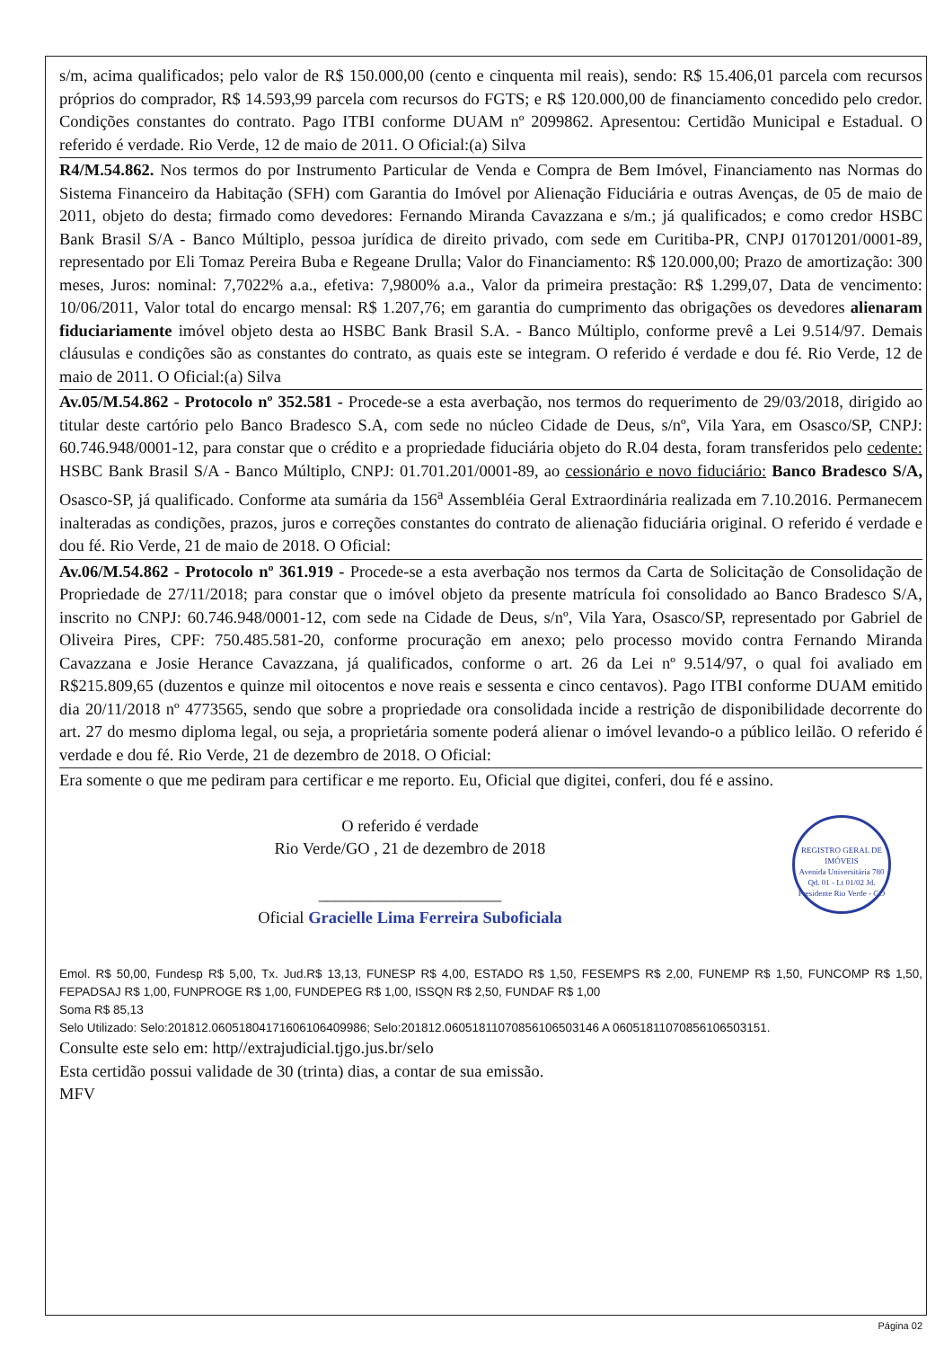s/m, acima qualificados; pelo valor de R$ 150.000,00 (cento e cinquenta mil reais), sendo: R$ 15.406,01 parcela com recursos próprios do comprador, R$ 14.593,99 parcela com recursos do FGTS; e R$ 120.000,00 de financiamento concedido pelo credor. Condições constantes do contrato. Pago ITBI conforme DUAM nº 2099862. Apresentou: Certidão Municipal e Estadual. O referido é verdade. Rio Verde, 12 de maio de 2011. O Oficial:(a) Silva
R4/M.54.862. Nos termos do por Instrumento Particular de Venda e Compra de Bem Imóvel, Financiamento nas Normas do Sistema Financeiro da Habitação (SFH) com Garantia do Imóvel por Alienação Fiduciária e outras Avenças, de 05 de maio de 2011, objeto do desta; firmado como devedores: Fernando Miranda Cavazzana e s/m.; já qualificados; e como credor HSBC Bank Brasil S/A - Banco Múltiplo, pessoa jurídica de direito privado, com sede em Curitiba-PR, CNPJ 01701201/0001-89, representado por Eli Tomaz Pereira Buba e Regeane Drulla; Valor do Financiamento: R$ 120.000,00; Prazo de amortização: 300 meses, Juros: nominal: 7,7022% a.a., efetiva: 7,9800% a.a., Valor da primeira prestação: R$ 1.299,07, Data de vencimento: 10/06/2011, Valor total do encargo mensal: R$ 1.207,76; em garantia do cumprimento das obrigações os devedores alienaram fiduciariamente imóvel objeto desta ao HSBC Bank Brasil S.A. - Banco Múltiplo, conforme prevê a Lei 9.514/97. Demais cláusulas e condições são as constantes do contrato, as quais este se integram. O referido é verdade e dou fé. Rio Verde, 12 de maio de 2011. O Oficial:(a) Silva
Av.05/M.54.862 - Protocolo nº 352.581 - Procede-se a esta averbação, nos termos do requerimento de 29/03/2018, dirigido ao titular deste cartório pelo Banco Bradesco S.A, com sede no núcleo Cidade de Deus, s/nº, Vila Yara, em Osasco/SP, CNPJ: 60.746.948/0001-12, para constar que o crédito e a propriedade fiduciária objeto do R.04 desta, foram transferidos pelo cedente: HSBC Bank Brasil S/A - Banco Múltiplo, CNPJ: 01.701.201/0001-89, ao cessionário e novo fiduciário: Banco Bradesco S/A, Osasco-SP, já qualificado. Conforme ata sumária da 156<sup>a</sup> Assembléia Geral Extraordinária realizada em 7.10.2016. Permanecem inalteradas as condições, prazos, juros e correções constantes do contrato de alienação fiduciária original. O referido é verdade e dou fé. Rio Verde, 21 de maio de 2018. O Oficial:
Av.06/M.54.862 - Protocolo nº 361.919 - Procede-se a esta averbação nos termos da Carta de Solicitação de Consolidação de Propriedade de 27/11/2018; para constar que o imóvel objeto da presente matrícula foi consolidado ao Banco Bradesco S/A, inscrito no CNPJ: 60.746.948/0001-12, com sede na Cidade de Deus, s/nº, Vila Yara, Osasco/SP, representado por Gabriel de Oliveira Pires, CPF: 750.485.581-20, conforme procuração em anexo; pelo processo movido contra Fernando Miranda Cavazzana e Josie Herance Cavazzana, já qualificados, conforme o art. 26 da Lei nº 9.514/97, o qual foi avaliado em R$215.809,65 (duzentos e quinze mil oitocentos e nove reais e sessenta e cinco centavos). Pago ITBI conforme DUAM emitido dia 20/11/2018 nº 4773565, sendo que sobre a propriedade ora consolidada incide a restrição de disponibilidade decorrente do art. 27 do mesmo diploma legal, ou seja, a proprietária somente poderá alienar o imóvel levando-o a público leilão. O referido é verdade e dou fé. Rio Verde, 21 de dezembro de 2018. O Oficial:
Era somente o que me pediram para certificar e me reporto. Eu, Oficial que digitei, conferi, dou fé e assino.
O referido é verdade
Rio Verde/GO , 21 de dezembro de 2018
______________________
Oficial Gracielle Lima Ferreira Suboficiala
REGISTRO GERAL DE IMÓVEIS
Avenida Universitária 780 Qd. 01 - Lt 01/02 Jd. Presidente Rio Verde - GO
Emol. R$ 50,00, Fundesp R$ 5,00, Tx. Jud.R$ 13,13, FUNESP R$ 4,00, ESTADO R$ 1,50, FESEMPS R$ 2,00, FUNEMP R$ 1,50, FUNCOMP R$ 1,50, FEPADSAJ R$ 1,00, FUNPROGE R$ 1,00, FUNDEPEG R$ 1,00, ISSQN R$ 2,50, FUNDAF R$ 1,00
Soma R$ 85,13
Selo Utilizado: Selo:201812.06051804171606106409986; Selo:201812.06051811070856106503146 A 06051811070856106503151.
Consulte este selo em: http//extrajudicial.tjgo.jus.br/selo
Esta certidão possui validade de 30 (trinta) dias, a contar de sua emissão.
MFV
Página 02